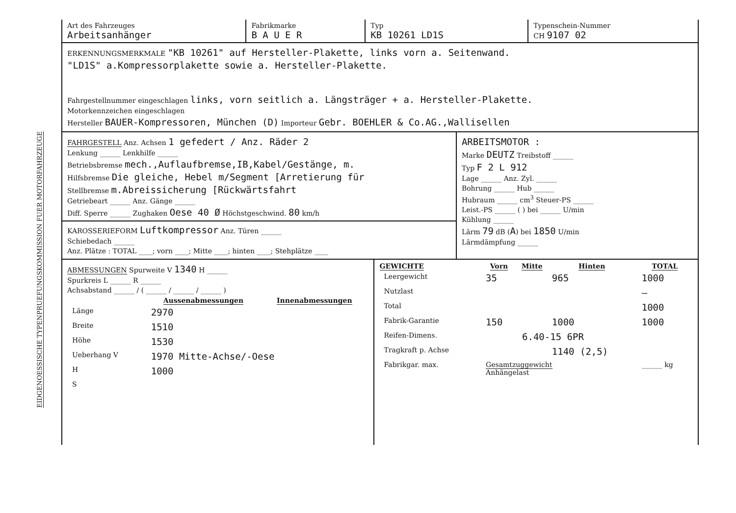EIDGENOESSISCHE TYPENPRUEFUNGSKOMMISSION FUER MOTORFAHRZEUGE
| Art des Fahrzeuges Arbeitsanhänger | Fabrikmarke B A U E R | Typ KB 10261 LD1S | Typenschein-Nummer CH 9107 02 |
ERKENNUNGSMERKMALE "KB 10261" auf Hersteller-Plakette, links vorn a. Seitenwand.
"LD1S" a.Kompressorplakette sowie a. Hersteller-Plakette.
Fahrgestellnummer eingeschlagen links, vorn seitlich a. Längsträger + a. Hersteller-Plakette.
Motorkennzeichen eingeschlagen
Hersteller BAUER-Kompressoren, München (D) Importeur Gebr. BOEHLER & Co.AG.,Wallisellen
| FAHRGESTELL Anz. Achsen 1 gefedert / Anz. Räder 2 Lenkung ______ Lenkhilfe ______ Betriebsbremse mech.,Auflaufbremse,IB,Kabel/Gestänge, m. Hilfsbremse Die gleiche, Hebel m/Segment [Arretierung für Stellbremse m.Abreissicherung [Rückwärtsfahrt Getriebeart ______ Anz. Gänge ______ Diff. Sperre ______ Zughaken Oese 40 Ø Höchstgeschwind. 80 km/h KAROSSERIEFORM Luftkompressor Anz. Türen ______ Schiebedach ______ Anz. Plätze : TOTAL ____; vorn ____; Mitte ____; hinten ____; Stehplätze ____ | ARBEITSMOTOR : Marke DEUTZ Treibstoff ______ Typ F 2 L 912 Lage ______ Anz. Zyl. ______ Bohrung ______ Hub ______ Hubraum ______ cm<sup>3</sup> Steuer-PS ______ Leist.-PS ______ ( ) bei ______ U/min Kühlung ______ Lärm 79 dB ( A ) bei 1850 U/min Lärmdämpfung ______ |
| ABMESSUNGEN Spurweite V 1340 H ______ Spurkreis L ______ R ______ Achsabstand ______ / ( ______ / ______ / ______ ) / / Aussenabmessungen / Innenabmessungen / / --- / --- / --- / / Länge / 2970 / / / Breite / 1510 / / / Höhe / 1530 / / / Ueberhang V / 1970 Mitte-Achse/-Oese / / / H / 1000 / / / S / / / | / GEWICHTE / Vorn / Mitte / Hinten / TOTAL / / --- / --- / --- / --- / --- / / Leergewicht / 35 / / 965 / 1000 / / Nutzlast / / / / — / / Total / / / / 1000 / / Fabrik-Garantie / 150 / / 1000 / 1000 / / Reifen-Dimens. / / 6.40-15 6PR / / / / Tragkraft p. Achse / / / 1140 (2,5) / / / Fabrikgar. max. / Gesamtzuggewicht Anhängelast / / / ______ kg / |